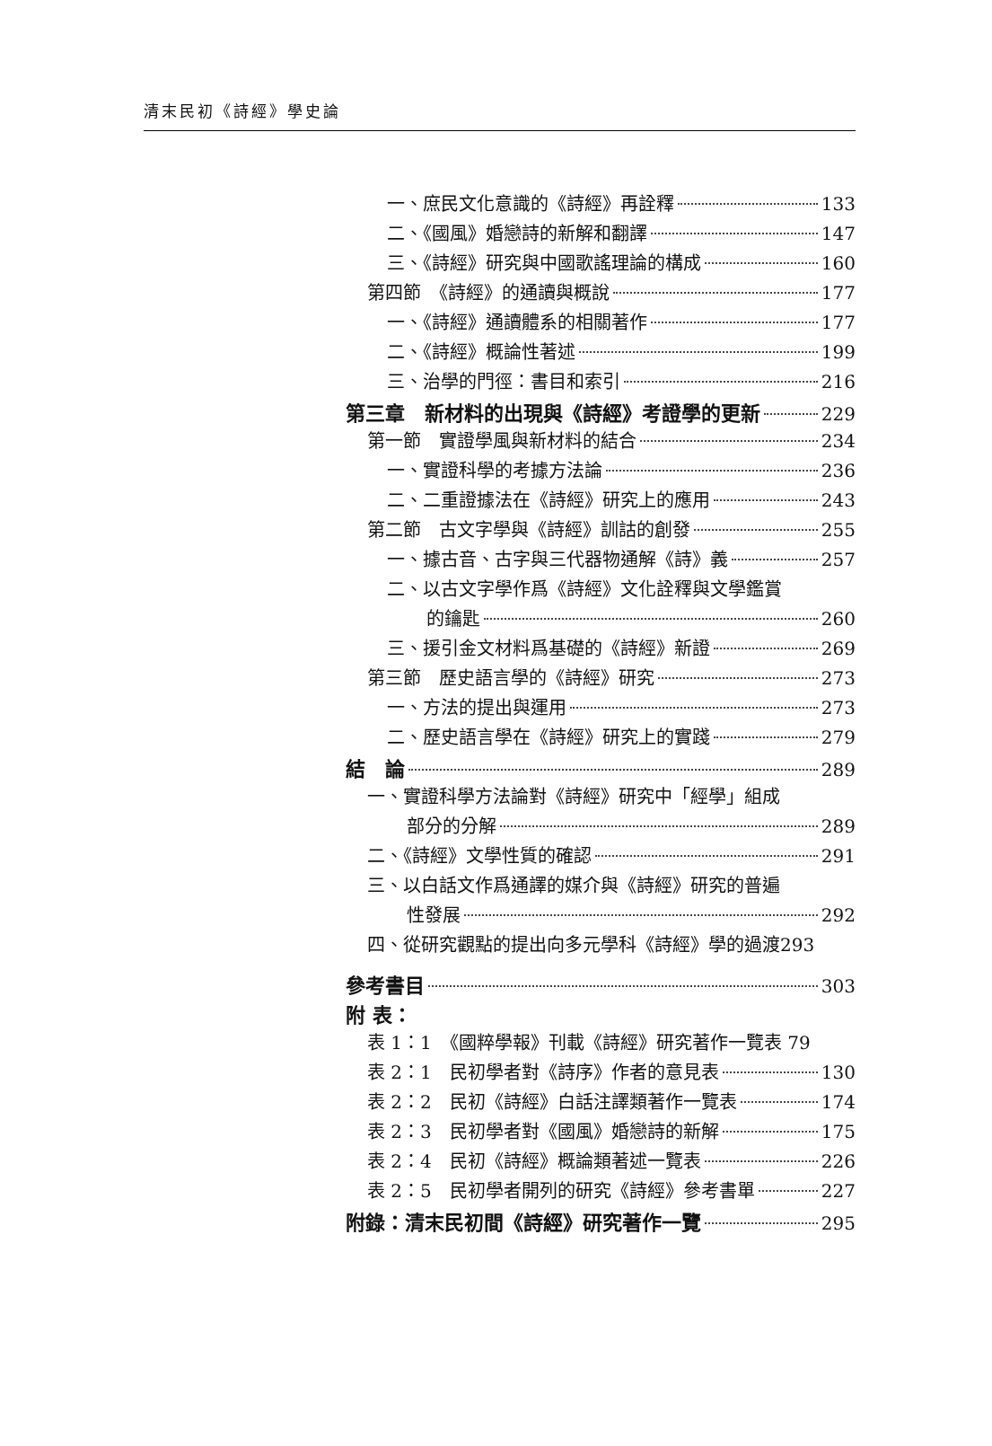清末民初《詩經》學史論
一、庶民文化意識的《詩經》再詮釋 133
二、《國風》婚戀詩的新解和翻譯 147
三、《詩經》研究與中國歌謠理論的構成 160
第四節　《詩經》的通讀與概說 177
一、《詩經》通讀體系的相關著作 177
二、《詩經》概論性著述 199
三、治學的門徑：書目和索引 216
第三章　新材料的出現與《詩經》考證學的更新 229
第一節　實證學風與新材料的結合 234
一、實證科學的考據方法論 236
二、二重證據法在《詩經》研究上的應用 243
第二節　古文字學與《詩經》訓詁的創發 255
一、據古音、古字與三代器物通解《詩》義 257
二、以古文字學作爲《詩經》文化詮釋與文學鑑賞
的鑰匙 260
三、援引金文材料爲基礎的《詩經》新證 269
第三節　歷史語言學的《詩經》研究 273
一、方法的提出與運用 273
二、歷史語言學在《詩經》研究上的實踐 279
結　論 289
一、實證科學方法論對《詩經》研究中「經學」組成
部分的分解 289
二、《詩經》文學性質的確認 291
三、以白話文作爲通譯的媒介與《詩經》研究的普遍
性發展 292
四、從研究觀點的提出向多元學科《詩經》學的過渡 293
參考書目 303
附 表：
表 1：1　《國粹學報》刊載《詩經》研究著作一覽表 79
表 2：1　民初學者對《詩序》作者的意見表 130
表 2：2　民初《詩經》白話注譯類著作一覽表 174
表 2：3　民初學者對《國風》婚戀詩的新解 175
表 2：4　民初《詩經》概論類著述一覽表 226
表 2：5　民初學者開列的研究《詩經》參考書單 227
附錄：清末民初間《詩經》研究著作一覽 295